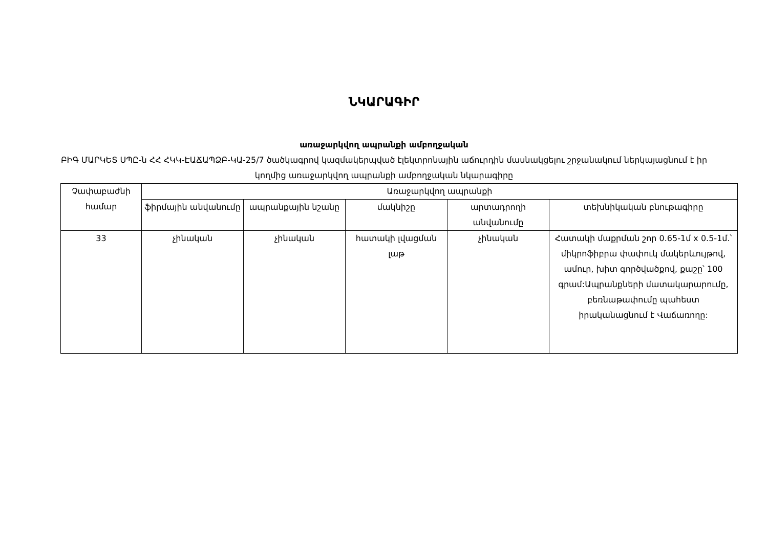ՆԿԱՐԱԳԻՐ
առաջարկվող ապրանքի ամբողջական
ԲԻԳ ՄԱՐԿԵՏ ՍՊԸ-ն ՀՀ ՀԿԿ-ԷԱՃԱՊՁԲ-ԿԱ-25/7 ծածկագրով կազմակերպված էլեկտրոնային աճուրդին մասնակցելու շրջանակում ներկայացնում է իր կողմից առաջարկվող ապրանքի ամբողջական նկարագիրը
| Չափաբաժնի համար | Առաջարկվող ապրանքի | | | | |
| --- | --- | --- | --- | --- | --- |
| | ֆիրմային անվանումը | ապրանքային նշանը | մակնիշը | արտադրողի անվանումը | տեխնիկական բնութագիրը |
| 33 | չինական | չինական | հատակի լվացման լաթ | չինական | Հատակի մաքրման շոր 0.65-1մ x 0.5-1մ.՝ միկրոֆիբրա փափուկ մակերևույթով, ամուր, խիտ գործվածքով, քաշը՝ 100 գրամ:Ապրանքների մատակարարումը, բեռնաթափումը պահեստ իրականացնում է Վաճառողը: |